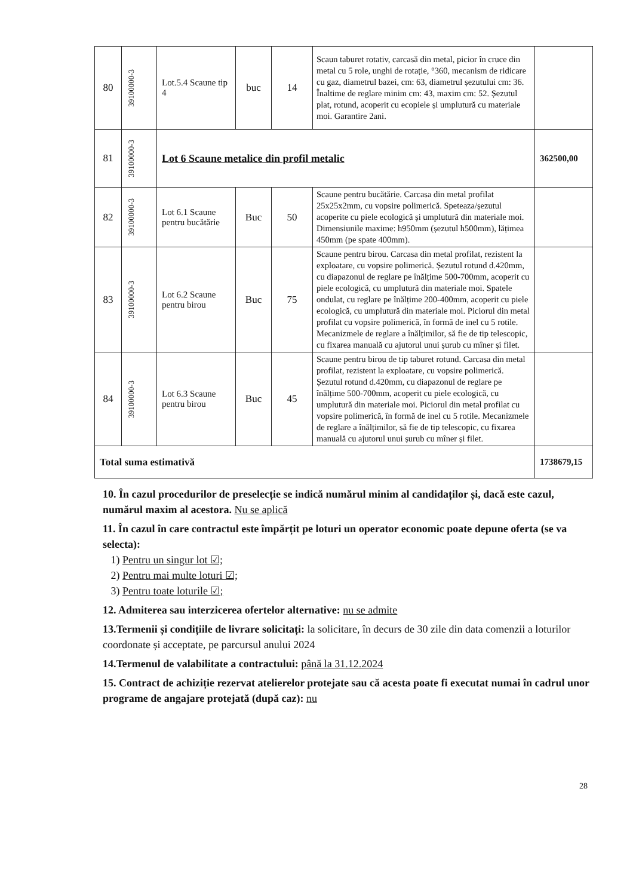| 80 | 39100000-3 | Lot.5.4 Scaune tip 4 | buc | 14 | Scaun taburet rotativ, carcasă din metal, picior în cruce din metal cu 5 role, unghi de rotație, °360, mecanism de ridicare cu gaz, diametrul bazei, cm: 63, diametrul șezutului cm: 36. Înaltime de reglare minim cm: 43, maxim cm: 52. Șezutul plat, rotund, acoperit cu ecopiele și umplutură cu materiale moi. Garantire 2ani. | |
| 81 | 39100000-3 | Lot 6 Scaune metalice din profil metalic | | | | 362500,00 |
| 82 | 39100000-3 | Lot 6.1 Scaune pentru bucătărie | Buc | 50 | Scaune pentru bucătărie. Carcasa din metal profilat 25x25x2mm, cu vopsire polimerică. Speteaza/șezutul acoperite cu piele ecologică și umplutură din materiale moi. Dimensiunile maxime: h950mm (șezutul h500mm), lățimea 450mm (pe spate 400mm). | |
| 83 | 39100000-3 | Lot 6.2 Scaune pentru birou | Buc | 75 | Scaune pentru birou. Carcasa din metal profilat, rezistent la exploatare, cu vopsire polimerică. Șezutul rotund d.420mm, cu diapazonul de reglare pe înălțime 500-700mm, acoperit cu piele ecologică, cu umplutură din materiale moi. Spatele ondulat, cu reglare pe înălțime 200-400mm, acoperit cu piele ecologică, cu umplutură din materiale moi. Piciorul din metal profilat cu vopsire polimerică, în formă de inel cu 5 rotile. Mecanizmele de reglare a înălțimilor, să fie de tip telescopic, cu fixarea manuală cu ajutorul unui șurub cu mîner și filet. | |
| 84 | 39100000-3 | Lot 6.3 Scaune pentru birou | Buc | 45 | Scaune pentru birou de tip taburet rotund. Carcasa din metal profilat, rezistent la exploatare, cu vopsire polimerică. Șezutul rotund d.420mm, cu diapazonul de reglare pe înălțime 500-700mm, acoperit cu piele ecologică, cu umplutură din materiale moi. Piciorul din metal profilat cu vopsire polimerică, în formă de inel cu 5 rotile. Mecanizmele de reglare a înălțimilor, să fie de tip telescopic, cu fixarea manuală cu ajutorul unui șurub cu mîner și filet. | |
| Total suma estimativă | | | | | | 1738679,15 |
10. În cazul procedurilor de preselecție se indică numărul minim al candidaților și, dacă este cazul, numărul maxim al acestora. Nu se aplică
11. În cazul în care contractul este împărțit pe loturi un operator economic poate depune oferta (se va selecta):
1) Pentru un singur lot ☑;
2) Pentru mai multe loturi ☑;
3) Pentru toate loturile ☑;
12. Admiterea sau interzicerea ofertelor alternative: nu se admite
13.Termenii și condițiile de livrare solicitați: la solicitare, în decurs de 30 zile din data comenzii a loturilor coordonate și acceptate, pe parcursul anului 2024
14.Termenul de valabilitate a contractului: până la 31.12.2024
15. Contract de achiziție rezervat atelierelor protejate sau că acesta poate fi executat numai în cadrul unor programe de angajare protejată (după caz): nu
28